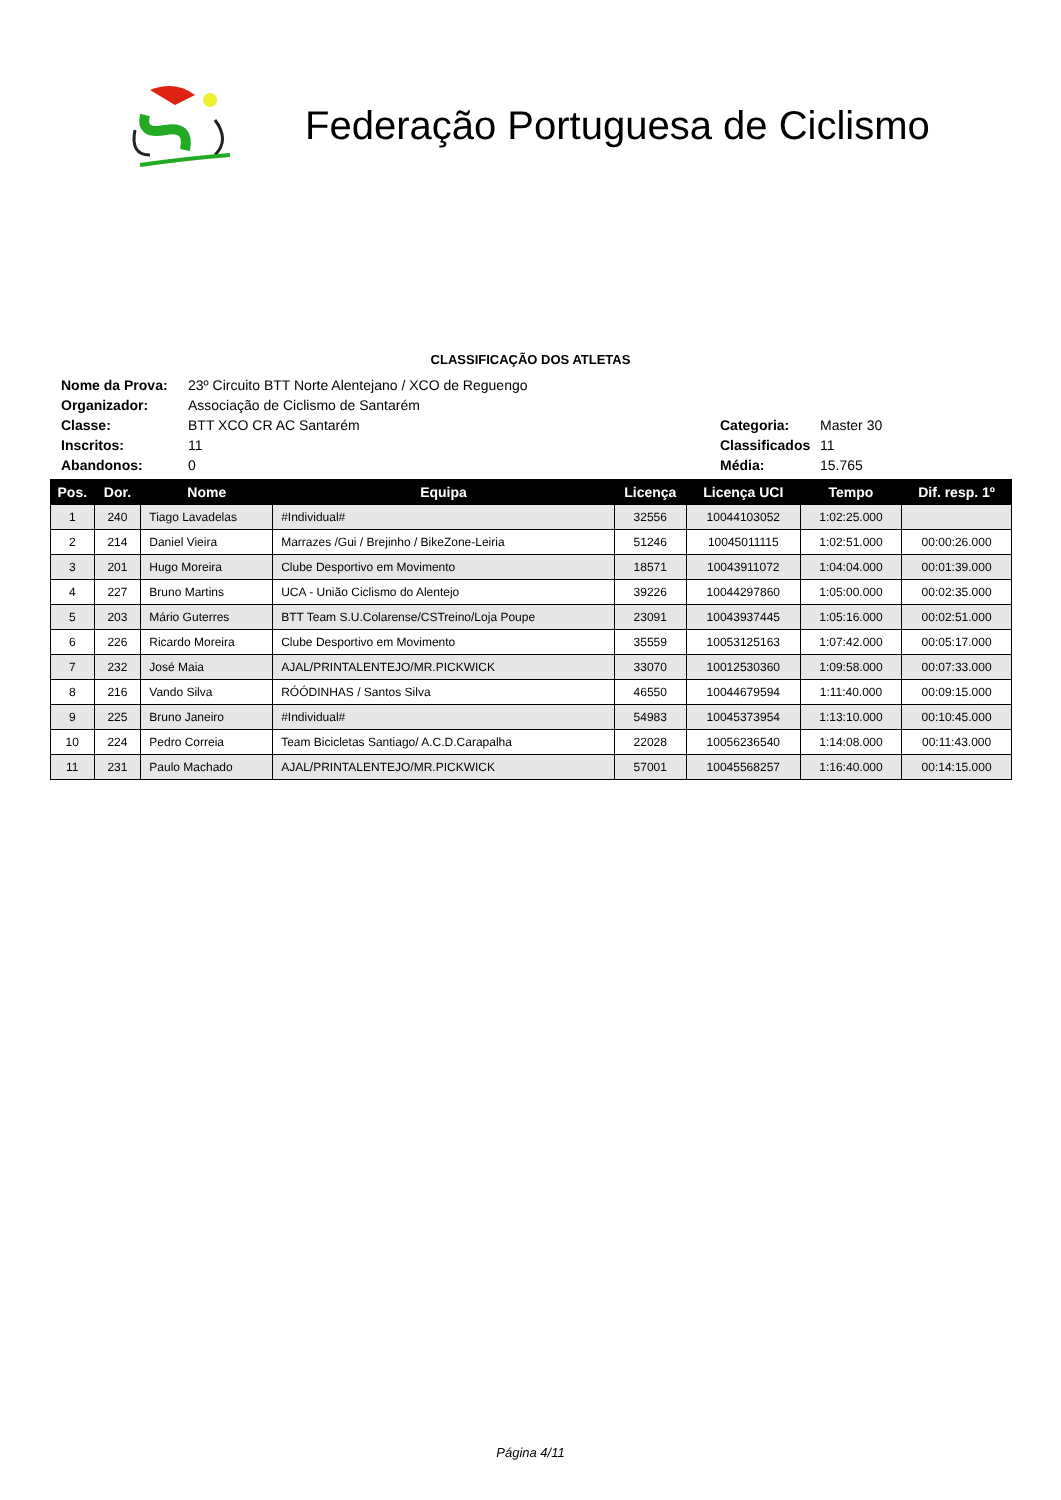Federação Portuguesa de Ciclismo
CLASSIFICAÇÃO DOS ATLETAS
| Nome da Prova: | 23º Circuito BTT Norte Alentejano / XCO de Reguengo | | |
| Organizador: | Associação de Ciclismo de Santarém | | |
| Classe: | BTT XCO CR AC Santarém | Categoria: | Master 30 |
| Inscritos: | 11 | Classificados | 11 |
| Abandonos: | 0 | Média: | 15.765 |
| Pos. | Dor. | Nome | Equipa | Licença | Licença UCI | Tempo | Dif. resp. 1º |
| --- | --- | --- | --- | --- | --- | --- | --- |
| 1 | 240 | Tiago Lavadelas | #Individual# | 32556 | 10044103052 | 1:02:25.000 | |
| 2 | 214 | Daniel Vieira | Marrazes /Gui / Brejinho / BikeZone-Leiria | 51246 | 10045011115 | 1:02:51.000 | 00:00:26.000 |
| 3 | 201 | Hugo Moreira | Clube Desportivo em Movimento | 18571 | 10043911072 | 1:04:04.000 | 00:01:39.000 |
| 4 | 227 | Bruno Martins | UCA - União Ciclismo do Alentejo | 39226 | 10044297860 | 1:05:00.000 | 00:02:35.000 |
| 5 | 203 | Mário Guterres | BTT Team S.U.Colarense/CSTreino/Loja Poupe | 23091 | 10043937445 | 1:05:16.000 | 00:02:51.000 |
| 6 | 226 | Ricardo Moreira | Clube Desportivo em Movimento | 35559 | 10053125163 | 1:07:42.000 | 00:05:17.000 |
| 7 | 232 | José Maia | AJAL/PRINTALENTEJO/MR.PICKWICK | 33070 | 10012530360 | 1:09:58.000 | 00:07:33.000 |
| 8 | 216 | Vando Silva | RÓÓDINHAS / Santos Silva | 46550 | 10044679594 | 1:11:40.000 | 00:09:15.000 |
| 9 | 225 | Bruno Janeiro | #Individual# | 54983 | 10045373954 | 1:13:10.000 | 00:10:45.000 |
| 10 | 224 | Pedro Correia | Team Bicicletas Santiago/ A.C.D.Carapalha | 22028 | 10056236540 | 1:14:08.000 | 00:11:43.000 |
| 11 | 231 | Paulo Machado | AJAL/PRINTALENTEJO/MR.PICKWICK | 57001 | 10045568257 | 1:16:40.000 | 00:14:15.000 |
Página 4/11